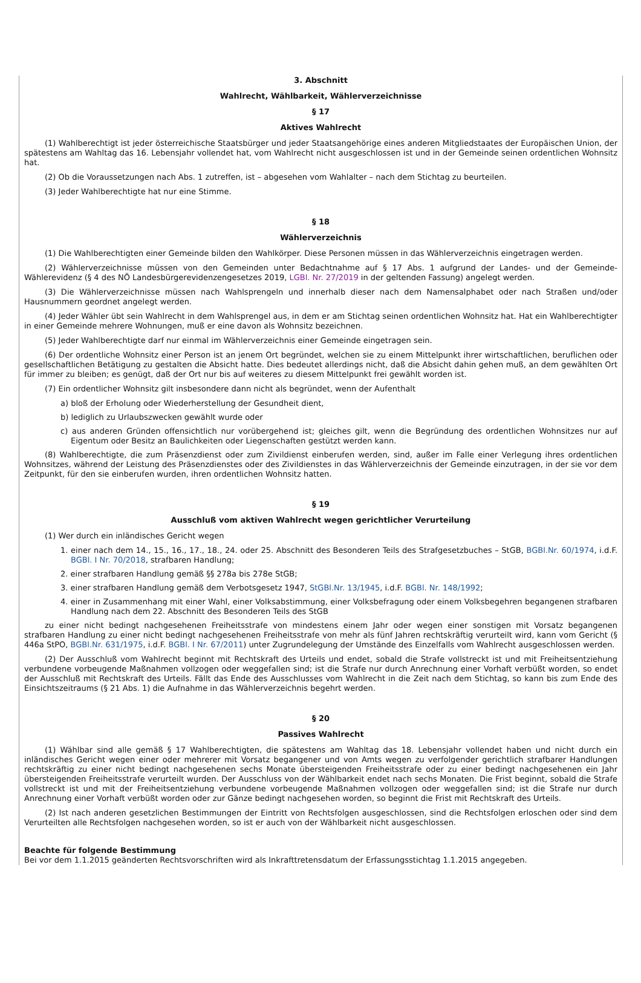3. Abschnitt
Wahlrecht, Wählbarkeit, Wählerverzeichnisse
§ 17
Aktives Wahlrecht
(1) Wahlberechtigt ist jeder österreichische Staatsbürger und jeder Staatsangehörige eines anderen Mitgliedstaates der Europäischen Union, der spätestens am Wahltag das 16. Lebensjahr vollendet hat, vom Wahlrecht nicht ausgeschlossen ist und in der Gemeinde seinen ordentlichen Wohnsitz hat.
(2) Ob die Voraussetzungen nach Abs. 1 zutreffen, ist – abgesehen vom Wahlalter – nach dem Stichtag zu beurteilen.
(3) Jeder Wahlberechtigte hat nur eine Stimme.
§ 18
Wählerverzeichnis
(1) Die Wahlberechtigten einer Gemeinde bilden den Wahlkörper. Diese Personen müssen in das Wählerverzeichnis eingetragen werden.
(2) Wählerverzeichnisse müssen von den Gemeinden unter Bedachtnahme auf § 17 Abs. 1 aufgrund der Landes- und der Gemeinde-Wählerevidenz (§ 4 des NÖ Landesbürgerevidenzengesetzes 2019, LGBl. Nr. 27/2019 in der geltenden Fassung) angelegt werden.
(3) Die Wählerverzeichnisse müssen nach Wahlsprengeln und innerhalb dieser nach dem Namensalphabet oder nach Straßen und/oder Hausnummern geordnet angelegt werden.
(4) Jeder Wähler übt sein Wahlrecht in dem Wahlsprengel aus, in dem er am Stichtag seinen ordentlichen Wohnsitz hat. Hat ein Wahlberechtigter in einer Gemeinde mehrere Wohnungen, muß er eine davon als Wohnsitz bezeichnen.
(5) Jeder Wahlberechtigte darf nur einmal im Wählerverzeichnis einer Gemeinde eingetragen sein.
(6) Der ordentliche Wohnsitz einer Person ist an jenem Ort begründet, welchen sie zu einem Mittelpunkt ihrer wirtschaftlichen, beruflichen oder gesellschaftlichen Betätigung zu gestalten die Absicht hatte. Dies bedeutet allerdings nicht, daß die Absicht dahin gehen muß, an dem gewählten Ort für immer zu bleiben; es genügt, daß der Ort nur bis auf weiteres zu diesem Mittelpunkt frei gewählt worden ist.
(7) Ein ordentlicher Wohnsitz gilt insbesondere dann nicht als begründet, wenn der Aufenthalt
a) bloß der Erholung oder Wiederherstellung der Gesundheit dient,
b) lediglich zu Urlaubszwecken gewählt wurde oder
c) aus anderen Gründen offensichtlich nur vorübergehend ist; gleiches gilt, wenn die Begründung des ordentlichen Wohnsitzes nur auf Eigentum oder Besitz an Baulichkeiten oder Liegenschaften gestützt werden kann.
(8) Wahlberechtigte, die zum Präsenzdienst oder zum Zivildienst einberufen werden, sind, außer im Falle einer Verlegung ihres ordentlichen Wohnsitzes, während der Leistung des Präsenzdienstes oder des Zivildienstes in das Wählerverzeichnis der Gemeinde einzutragen, in der sie vor dem Zeitpunkt, für den sie einberufen wurden, ihren ordentlichen Wohnsitz hatten.
§ 19
Ausschluß vom aktiven Wahlrecht wegen gerichtlicher Verurteilung
(1) Wer durch ein inländisches Gericht wegen
1. einer nach dem 14., 15., 16., 17., 18., 24. oder 25. Abschnitt des Besonderen Teils des Strafgesetzbuches – StGB, BGBl.Nr. 60/1974, i.d.F. BGBl. I Nr. 70/2018, strafbaren Handlung;
2. einer strafbaren Handlung gemäß §§ 278a bis 278e StGB;
3. einer strafbaren Handlung gemäß dem Verbotsgesetz 1947, StGBl.Nr. 13/1945, i.d.F. BGBl. Nr. 148/1992;
4. einer in Zusammenhang mit einer Wahl, einer Volksabstimmung, einer Volksbefragung oder einem Volksbegehren begangenen strafbaren Handlung nach dem 22. Abschnitt des Besonderen Teils des StGB
zu einer nicht bedingt nachgesehenen Freiheitsstrafe von mindestens einem Jahr oder wegen einer sonstigen mit Vorsatz begangenen strafbaren Handlung zu einer nicht bedingt nachgesehenen Freiheitsstrafe von mehr als fünf Jahren rechtskräftig verurteilt wird, kann vom Gericht (§ 446a StPO, BGBl.Nr. 631/1975, i.d.F. BGBl. I Nr. 67/2011) unter Zugrundelegung der Umstände des Einzelfalls vom Wahlrecht ausgeschlossen werden.
(2) Der Ausschluß vom Wahlrecht beginnt mit Rechtskraft des Urteils und endet, sobald die Strafe vollstreckt ist und mit Freiheitsentziehung verbundene vorbeugende Maßnahmen vollzogen oder weggefallen sind; ist die Strafe nur durch Anrechnung einer Vorhaft verbüßt worden, so endet der Ausschluß mit Rechtskraft des Urteils. Fällt das Ende des Ausschlusses vom Wahlrecht in die Zeit nach dem Stichtag, so kann bis zum Ende des Einsichtszeitraums (§ 21 Abs. 1) die Aufnahme in das Wählerverzeichnis begehrt werden.
§ 20
Passives Wahlrecht
(1) Wählbar sind alle gemäß § 17 Wahlberechtigten, die spätestens am Wahltag das 18. Lebensjahr vollendet haben und nicht durch ein inländisches Gericht wegen einer oder mehrerer mit Vorsatz begangener und von Amts wegen zu verfolgender gerichtlich strafbarer Handlungen rechtskräftig zu einer nicht bedingt nachgesehenen sechs Monate übersteigenden Freiheitsstrafe oder zu einer bedingt nachgesehenen ein Jahr übersteigenden Freiheitsstrafe verurteilt wurden. Der Ausschluss von der Wählbarkeit endet nach sechs Monaten. Die Frist beginnt, sobald die Strafe vollstreckt ist und mit der Freiheitsentziehung verbundene vorbeugende Maßnahmen vollzogen oder weggefallen sind; ist die Strafe nur durch Anrechnung einer Vorhaft verbüßt worden oder zur Gänze bedingt nachgesehen worden, so beginnt die Frist mit Rechtskraft des Urteils.
(2) Ist nach anderen gesetzlichen Bestimmungen der Eintritt von Rechtsfolgen ausgeschlossen, sind die Rechtsfolgen erloschen oder sind dem Verurteilten alle Rechtsfolgen nachgesehen worden, so ist er auch von der Wählbarkeit nicht ausgeschlossen.
Beachte für folgende Bestimmung
Bei vor dem 1.1.2015 geänderten Rechtsvorschriften wird als Inkrafttretensdatum der Erfassungsstichtag 1.1.2015 angegeben.